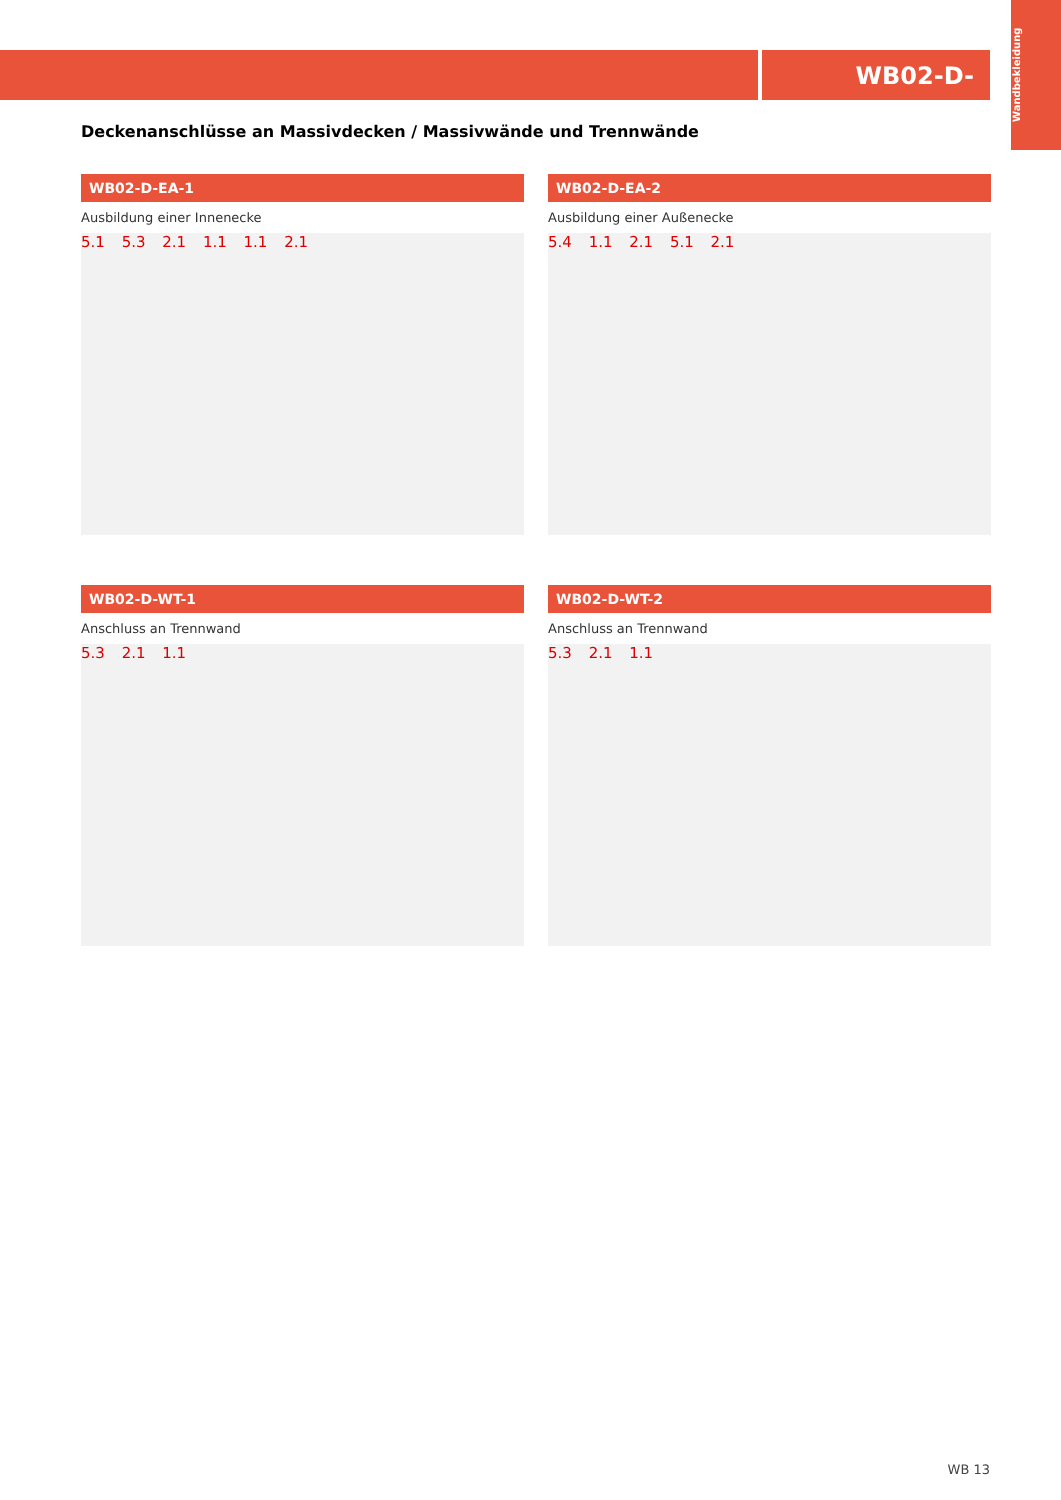WB02-D-
Wandbekleidung
Deckenanschlüsse an Massivdecken / Massivwände und Trennwände
WB02-D-EA-1
Ausbildung einer Innenecke
5.1 5.3 2.1 1.1 1.1 2.1
WB02-D-EA-2
Ausbildung einer Außenecke
5.4 1.1 2.1 5.1 2.1
WB02-D-WT-1
Anschluss an Trennwand
5.3 2.1 1.1
WB02-D-WT-2
Anschluss an Trennwand
5.3 2.1 1.1
WB 13